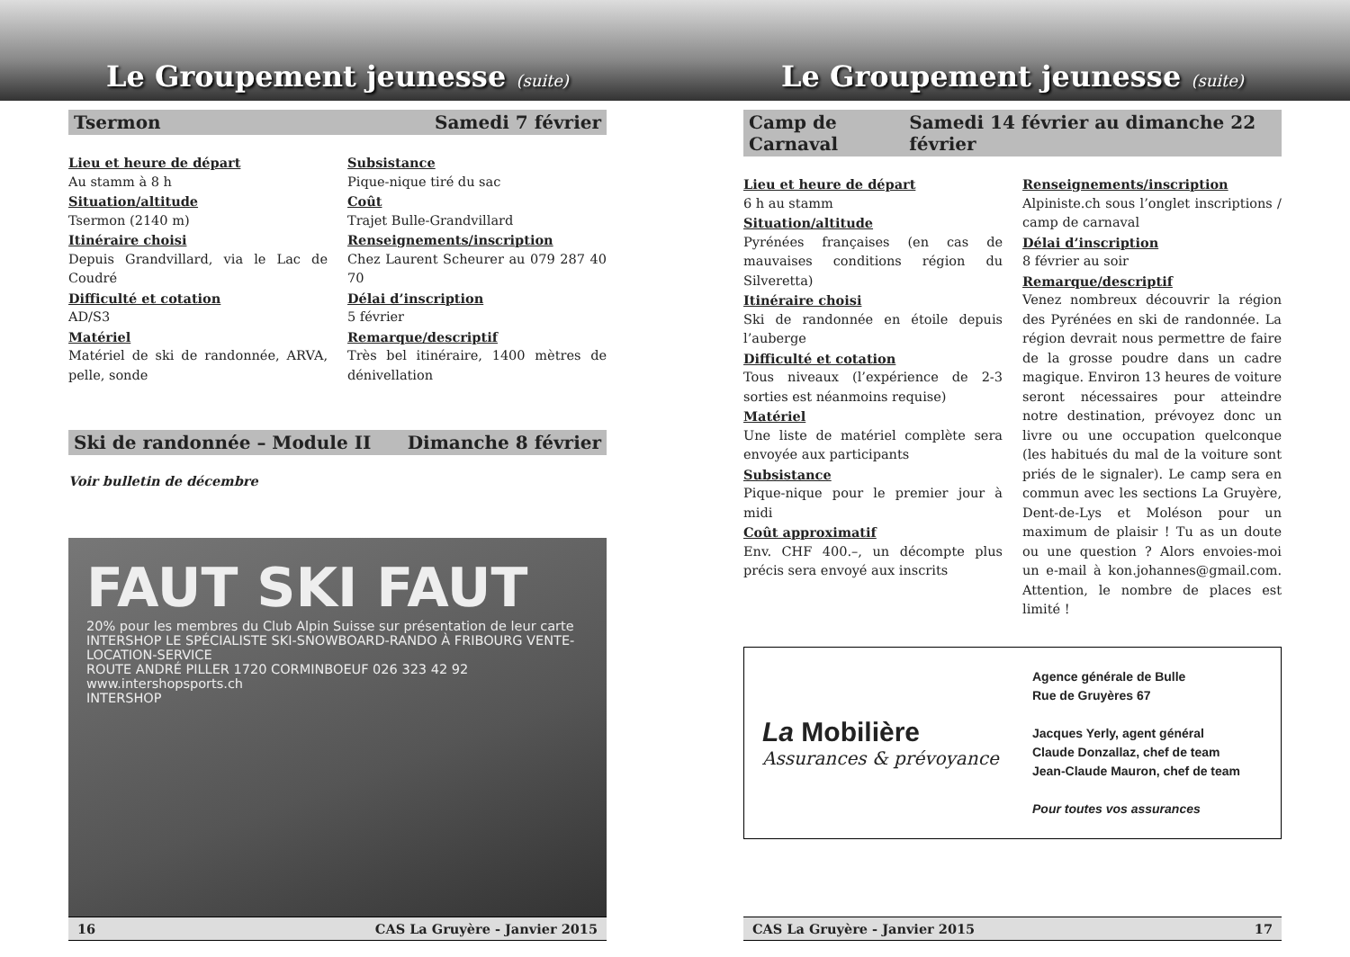Le Groupement jeunesse (suite)
Tsermon Samedi 7 février
Lieu et heure de départ
Au stamm à 8 h
Situation/altitude
Tsermon (2140 m)
Itinéraire choisi
Depuis Grandvillard, via le Lac de Coudré
Difficulté et cotation
AD/S3
Matériel
Matériel de ski de randonnée, ARVA, pelle, sonde
Subsistance
Pique-nique tiré du sac
Coût
Trajet Bulle-Grandvillard
Renseignements/inscription
Chez Laurent Scheurer au 079 287 40 70
Délai d’inscription
5 février
Remarque/descriptif
Très bel itinéraire, 1400 mètres de dénivellation
Ski de randonnée – Module II Dimanche 8 février
Voir bulletin de décembre
FAUT SKI FAUT
20% pour les membres du Club Alpin Suisse sur présentation de leur carte
INTERSHOP LE SPÉCIALISTE SKI-SNOWBOARD-RANDO À FRIBOURG VENTE-LOCATION-SERVICE
ROUTE ANDRÉ PILLER 1720 CORMINBOEUF 026 323 42 92 www.intershopsports.ch
INTERSHOP
16 CAS La Gruyère - Janvier 2015
Le Groupement jeunesse (suite)
Camp de Carnaval Samedi 14 février au dimanche 22 février
Lieu et heure de départ
6 h au stamm
Situation/altitude
Pyrénées françaises (en cas de mauvaises conditions région du Silveretta)
Itinéraire choisi
Ski de randonnée en étoile depuis l’auberge
Difficulté et cotation
Tous niveaux (l’expérience de 2-3 sorties est néanmoins requise)
Matériel
Une liste de matériel complète sera envoyée aux participants
Subsistance
Pique-nique pour le premier jour à midi
Coût approximatif
Env. CHF 400.–, un décompte plus précis sera envoyé aux inscrits
Renseignements/inscription
Alpiniste.ch sous l’onglet inscriptions / camp de carnaval
Délai d’inscription
8 février au soir
Remarque/descriptif
Venez nombreux découvrir la région des Pyrénées en ski de randonnée. La région devrait nous permettre de faire de la grosse poudre dans un cadre magique. Environ 13 heures de voiture seront nécessaires pour atteindre notre destination, prévoyez donc un livre ou une occupation quelconque (les habitués du mal de la voiture sont priés de le signaler). Le camp sera en commun avec les sections La Gruyère, Dent-de-Lys et Moléson pour un maximum de plaisir ! Tu as un doute ou une question ? Alors envoies-moi un e-mail à kon.johannes@gmail.com. Attention, le nombre de places est limité !
La Mobilière
Assurances & prévoyance
Agence générale de Bulle
Rue de Gruyères 67
Jacques Yerly, agent général
Claude Donzallaz, chef de team
Jean-Claude Mauron, chef de team
Pour toutes vos assurances
CAS La Gruyère - Janvier 2015 17